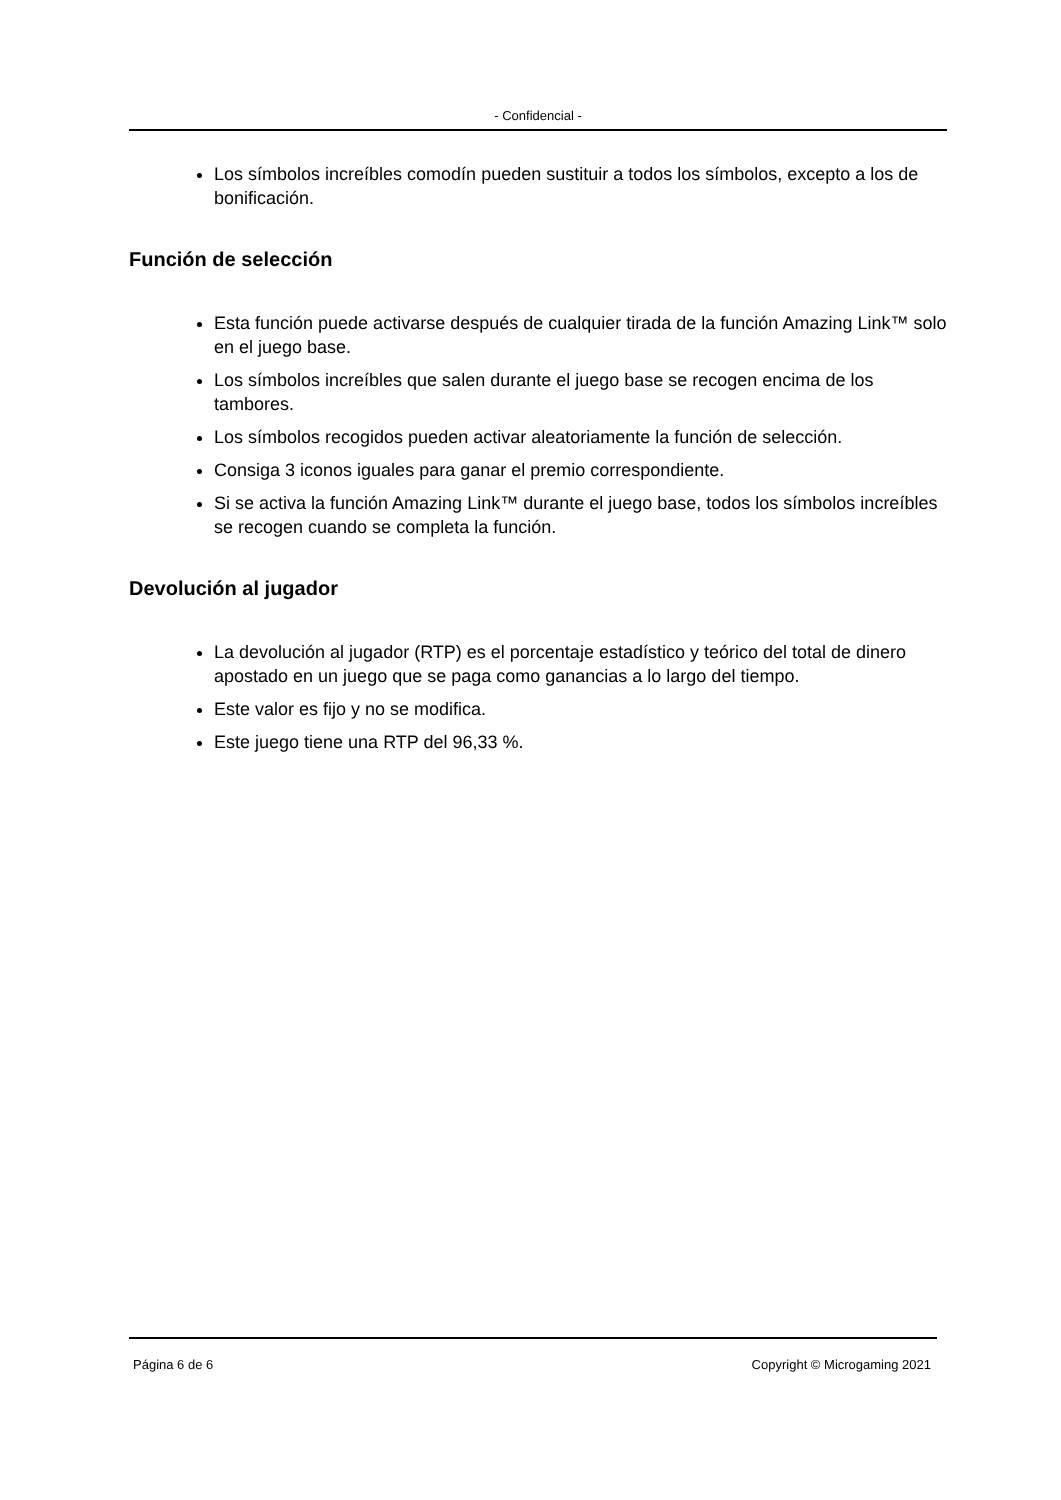- Confidencial -
Los símbolos increíbles comodín pueden sustituir a todos los símbolos, excepto a los de bonificación.
Función de selección
Esta función puede activarse después de cualquier tirada de la función Amazing Link™ solo en el juego base.
Los símbolos increíbles que salen durante el juego base se recogen encima de los tambores.
Los símbolos recogidos pueden activar aleatoriamente la función de selección.
Consiga 3 iconos iguales para ganar el premio correspondiente.
Si se activa la función Amazing Link™ durante el juego base, todos los símbolos increíbles se recogen cuando se completa la función.
Devolución al jugador
La devolución al jugador (RTP) es el porcentaje estadístico y teórico del total de dinero apostado en un juego que se paga como ganancias a lo largo del tiempo.
Este valor es fijo y no se modifica.
Este juego tiene una RTP del 96,33 %.
Página 6 de 6 Copyright © Microgaming 2021